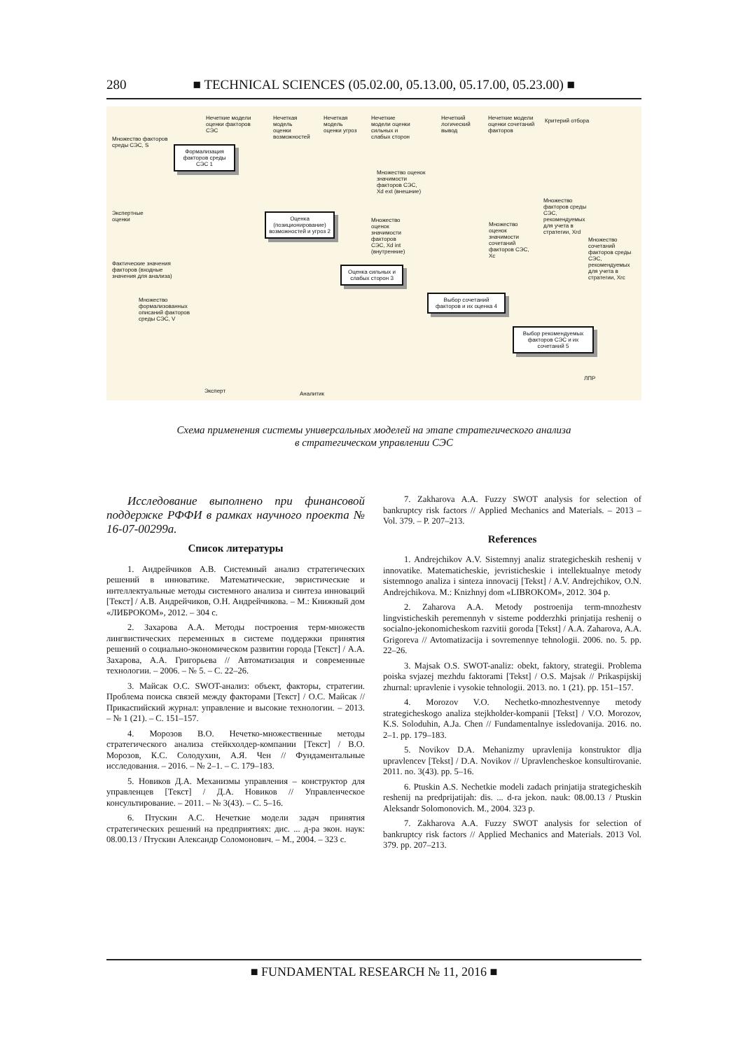280
■ TECHNICAL SCIENCES (05.02.00, 05.13.00, 05.17.00, 05.23.00) ■
Нечеткие модели
оценки факторов
СЭС
Нечеткая
модель
оценки
возможностей
Нечеткая
модель
оценки угроз
Нечеткие
модели оценки
сильных и
слабых сторон
Нечеткий
логический
вывод
Нечеткие модели
оценки сочетаний
факторов
Критерий отбора
Множество факторов
среды СЭС, S
Формализация факторов среды СЭС 1
Множество оценок
значимости
факторов СЭС,
Xd ext (внешние)
Множество
факторов среды
СЭС,
рекомендуемых
для учета в
стратегии, Xrd
Экспертные
оценки
Оценка (позиционирование) возможностей и угроз 2
Множество
оценок
значимости
факторов
СЭС, Xd int
(внутренние)
Множество
оценок
значимости
сочетаний
факторов СЭС,
Xc
Множество
сочетаний
факторов среды
СЭС,
рекомендуемых
для учета в
стратегии, Xrc
Фактические значения
факторов (входные
значения для анализа)
Оценка сильных и слабых сторон 3
Множество
формализованных
описаний факторов
среды СЭС, V
Выбор сочетаний факторов и их оценка 4
Выбор рекомендуемых факторов СЭС и их сочетаний 5
ЛПР
Эксперт Аналитик
Схема применения системы универсальных моделей на этапе стратегического анализа
в стратегическом управлении СЭС
Исследование выполнено при финансовой поддержке РФФИ в рамках научного проекта № 16-07-00299а.
Список литературы
1. Андрейчиков А.В. Системный анализ стратегических решений в инноватике. Математические, эвристические и интеллектуальные методы системного анализа и синтеза инноваций [Текст] / А.В. Андрейчиков, О.Н. Андрейчикова. – М.: Книжный дом «ЛИБРОКОМ», 2012. – 304 с.
2. Захарова А.А. Методы построения терм-множеств лингвистических переменных в системе поддержки принятия решений о социально-экономическом развитии города [Текст] / А.А. Захарова, А.А. Григорьева // Автоматизация и современные технологии. – 2006. – № 5. – С. 22–26.
3. Майсак О.С. SWOT-анализ: объект, факторы, стратегии. Проблема поиска связей между факторами [Текст] / О.С. Майсак // Прикаспийский журнал: управление и высокие технологии. – 2013. – № 1 (21). – С. 151–157.
4. Морозов В.О. Нечетко-множественные методы стратегического анализа стейкхолдер-компании [Текст] / В.О. Морозов, К.С. Солодухин, А.Я. Чен // Фундаментальные исследования. – 2016. – № 2–1. – С. 179–183.
5. Новиков Д.А. Механизмы управления – конструктор для управленцев [Текст] / Д.А. Новиков // Управленческое консультирование. – 2011. – № 3(43). – С. 5–16.
6. Птускин А.С. Нечеткие модели задач принятия стратегических решений на предприятиях: дис. ... д-ра экон. наук: 08.00.13 / Птускин Александр Соломонович. – М., 2004. – 323 с.
7. Zakharova A.A. Fuzzy SWOT analysis for selection of bankruptcy risk factors // Applied Mechanics and Materials. – 2013 – Vol. 379. – P. 207–213.
References
1. Andrejchikov A.V. Sistemnyj analiz strategicheskih reshenij v innovatike. Matematicheskie, jevristicheskie i intellektualnye metody sistemnogo analiza i sinteza innovacij [Tekst] / A.V. Andrejchikov, O.N. Andrejchikova. M.: Knizhnyj dom «LIBROKOM», 2012. 304 p.
2. Zaharova A.A. Metody postroenija term-mnozhestv lingvisticheskih peremennyh v sisteme podderzhki prinjatija reshenij o socialno-jekonomicheskom razvitii goroda [Tekst] / A.A. Zaharova, A.A. Grigoreva // Avtomatizacija i sovremennye tehnologii. 2006. no. 5. pp. 22–26.
3. Majsak O.S. SWOT-analiz: obekt, faktory, strategii. Problema poiska svjazej mezhdu faktorami [Tekst] / O.S. Majsak // Prikaspijskij zhurnal: upravlenie i vysokie tehnologii. 2013. no. 1 (21). pp. 151–157.
4. Morozov V.O. Nechetko-mnozhestvennye metody strategicheskogo analiza stejkholder-kompanii [Tekst] / V.O. Morozov, K.S. Soloduhin, A.Ja. Chen // Fundamentalnye issledovanija. 2016. no. 2–1. pp. 179–183.
5. Novikov D.A. Mehanizmy upravlenija konstruktor dlja upravlencev [Tekst] / D.A. Novikov // Upravlencheskoe konsultirovanie. 2011. no. 3(43). pp. 5–16.
6. Ptuskin A.S. Nechetkie modeli zadach prinjatija strategicheskih reshenij na predprijatijah: dis. ... d-ra jekon. nauk: 08.00.13 / Ptuskin Aleksandr Solomonovich. M., 2004. 323 p.
7. Zakharova A.A. Fuzzy SWOT analysis for selection of bankruptcy risk factors // Applied Mechanics and Materials. 2013 Vol. 379. pp. 207–213.
■ FUNDAMENTAL RESEARCH № 11, 2016 ■